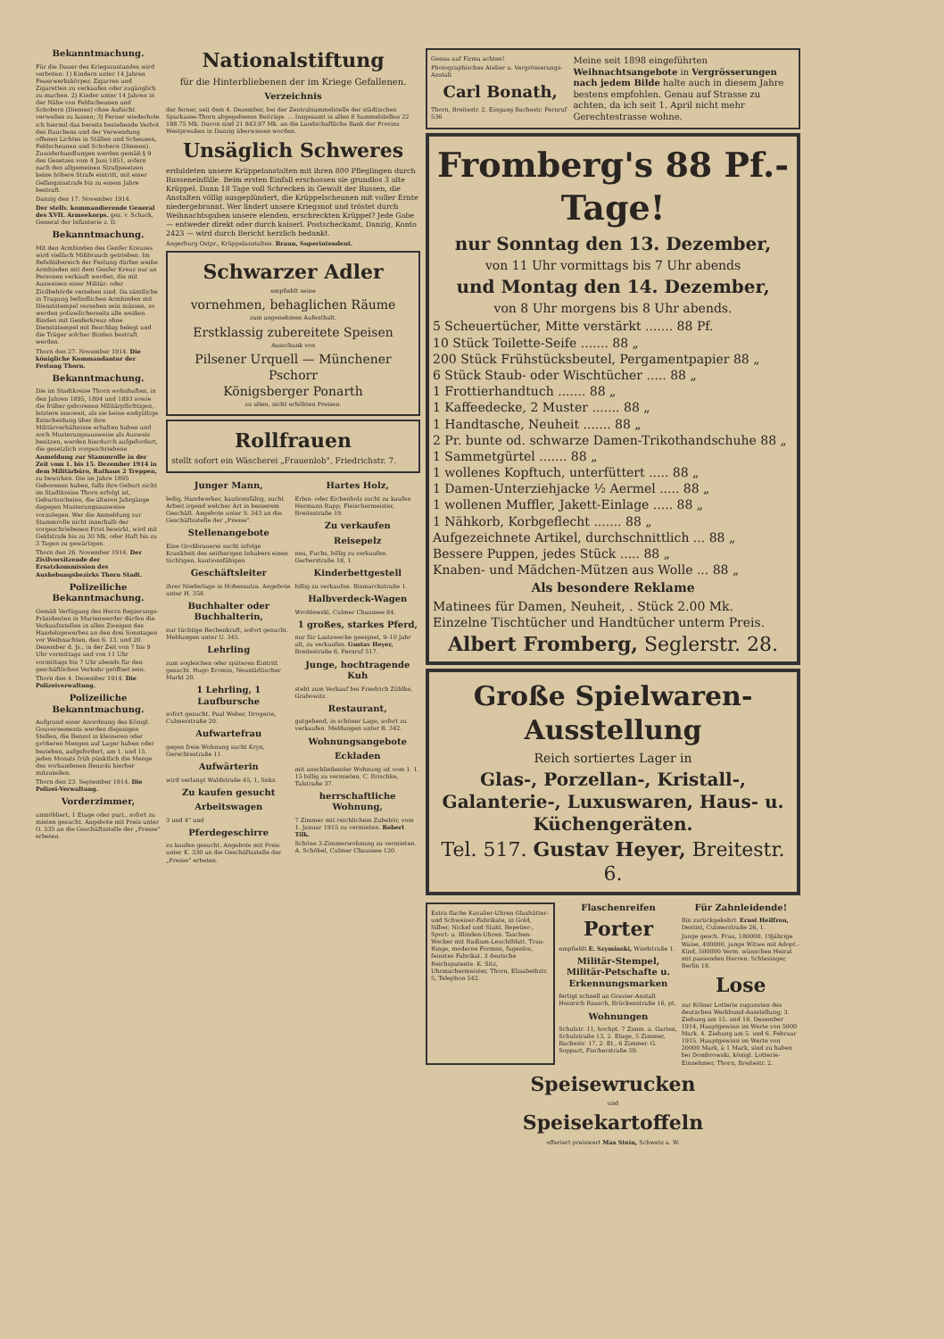Bekanntmachung.
Für die Dauer des Kriegszustandes wird verboten: 1) Kindern unter 14 Jahren Feuerwerkskörper, Zigarren und Zigaretten zu verkaufen oder zugänglich zu machen. 2) Kinder unter 14 Jahren in der Nähe von Feldscheunen und Schobern (Diemen) ohne Aufsicht verweilen zu lassen; 3) Ferner wiederhole ich hiermit das bereits bestehende Verbot des Rauchens und der Verwendung offenen Lichtes in Ställen und Scheunen, Feldscheunen und Schobern (Diemen). Zuwiderhandlungen werden gemäß § 9 des Gesetzes vom 4 Juni 1851, sofern nach den allgemeinen Strafgesetzen keine höhere Strafe eintritt, mit einer Gefängnisstrafe bis zu einem Jahre bestraft.
Danzig den 17. November 1914.
Der stellv. kommandierende General des XVII. Armeekorps. gez. v. Schack, General der Infanterie z. D.
Bekanntmachung.
Mit den Armbinden des Genfer Kreuzes wird vielfach Mißbrauch getrieben. Im Befehlsbereich der Festung dürfen weiße Armbinden mit dem Genfer Kreuz nur an Personen verkauft werden, die mit Ausweisen einer Militär- oder Zivilbehörde versehen sind. Da sämtliche in Tragung befindlichen Armbinden mit Dienststempel versehen sein müssen, so werden polizeilicherseits alle weißen Binden mit Genferkreuz ohne Dienststempel mit Beschlag belegt und die Träger solcher Binden bestraft werden.
Thorn den 27. November 1914. Die königliche Kommandantur der Festung Thorn.
Bekanntmachung.
Die im Stadtkreise Thorn wohnhaften, in den Jahren 1895, 1894 und 1893 sowie die früher geborenen Militärpflichtigen, letztere insoweit, als sie keine endgültige Entscheidung über ihre Militärverhältnisse erhalten haben und noch Musterungsausweise als Ausweis besitzen, werden hierdurch aufgefordert, die gesetzlich vorgeschriebene Anmeldung zur Stammrolle in der Zeit vom 1. bis 15. Dezember 1914 in dem Militärbüro, Rathaus 2 Treppen, zu bewirken. Die im Jahre 1895 Geborenen haben, falls ihre Geburt nicht im Stadtkreise Thorn erfolgt ist, Geburtsscheine, die älteren Jahrgänge dagegen Musterungsausweise vorzulegen. Wer die Anmeldung zur Stammrolle nicht innerhalb der vorgeschriebenen Frist bewirkt, wird mit Geldstrafe bis zu 30 Mk. oder Haft bis zu 3 Tagen zu gewärtigen.
Thorn den 26. November 1914. Der Zivilvorsitzende der Ersatzkommission des Aushebungsbezirks Thorn Stadt.
Polizeiliche Bekanntmachung.
Gemäß Verfügung des Herrn Regierungs-Präsidenten in Marienwerder dürfen die Verkaufsstellen in allen Zweigen des Handelsgewerbes an den drei Sonntagen vor Weihnachten, den 6. 13. und 20. Dezember d. Js., in der Zeit von 7 bis 9 Uhr vormittags und von 11 Uhr vormittags bis 7 Uhr abends für den geschäftlichen Verkehr geöffnet sein.
Thorn den 4. Dezember 1914. Die Polizeiverwaltung.
Polizeiliche Bekanntmachung.
Aufgrund einer Anordnung des Königl. Gouvernements werden diejenigen Stellen, die Benzol in kleineren oder größeren Mengen auf Lager haben oder beziehen, aufgefordert, am 1. und 15. jeden Monats früh pünktlich die Menge des vorhandenen Benzols hierher mitzuteilen.
Thorn den 23. September 1914. Die Polizei-Verwaltung.
Vorderzimmer,
unmöbliert, 1 Etage oder part., sofort zu mieten gesucht. Angebote mit Preis unter O. 335 an die Geschäftsstelle der „Presse" erbeten.
Nationalstiftung
für die Hinterbliebenen der im Kriege Gefallenen.
Verzeichnis
der ferner, seit dem 4. Dezember, bei der Zentralsammelstelle der städtischen Sparkasse-Thorn abgegebenen Beiträge. ... Insgesamt in allen 8 Sammelstellen 22 188.75 Mk. Davon sind 21 843.97 Mk. an die Landschaftliche Bank der Provinz Westpreußen in Danzig überwiesen worden.
Unsäglich Schweres
erduldeten unsere Krüppelanstalten mit ihren 800 Pfleglingen durch Russeneinfälle. Beim ersten Einfall erschossen sie grundlos 3 alte Krüppel. Dann 18 Tage voll Schrecken in Gewalt der Russen, die Anstalten völlig ausgeplündert, die Krüppelscheunen mit voller Ernte niedergebrannt. Wer lindert unsere Kriegsnot und tröstet durch Weihnachtsgaben unsere elenden, erschreckten Krüppel? Jede Gabe — entweder direkt oder durch kaiserl. Postscheckamt, Danzig, Konto 2423 — wird durch Bericht herzlich bedankt.
Angerburg Ostpr., Krüppelanstalten. Braun, Superintendent.
Schwarzer Adler
empfiehlt seine
vornehmen, behaglichen Räume
zum angenehmen Aufenthalt.
Erstklassig zubereitete Speisen
Ausschank von
Pilsener Urquell — Münchener Pschorr
Königsberger Ponarth
zu alten, nicht erhöhten Preisen.
Rollfrauen
stellt sofort ein Wäscherei „Frauenlob", Friedrichstr. 7.
Junger Mann,
ledig, Handwerker, kautionsfähig, sucht Arbeit irgend welcher Art in besserem Geschäft. Angebote unter S. 343 an die Geschäftsstelle der „Presse".
Stellenangebote
Eine Großbrauerei sucht infolge Krankheit des seitherigen Inhabers einen tüchtigen, kautionsfähigen
Geschäftsleiter
ihrer Niederlage in Hohensalza. Angebote unter H. 358.
Buchhalter oder Buchhalterin,
nur tüchtige Rechenkraft, sofort gesucht. Meldungen unter U. 345.
Lehrling
zum sogleichen oder späteren Eintritt gesucht. Hugo Eromin, Neustädtischer Markt 20.
1 Lehrling, 1 Laufbursche
sofort gesucht. Paul Weber, Drogerie, Culmerstraße 20.
Aufwartefrau
gegen freie Wohnung sucht Kryn, Gerechtestraße 11.
Aufwärterin
wird verlangt Waldstraße 45, 1, links.
Zu kaufen gesucht
Arbeitswagen
3 und 4" und
Pferdegeschirre
zu kaufen gesucht. Angebote mit Preis unter K. 330 an die Geschäftsstelle der „Presse" erbeten.
Hartes Holz,
Erlen- oder Eichenholz sucht zu kaufen Hermann Rapp, Fleischermeister, Breitestraße 19.
Zu verkaufen
Reisepelz
neu, Fuchs, billig zu verkaufen. Gerberstraße 18, 1.
Kinderbettgestell
billig zu verkaufen. Bismarckstraße 1.
Halbverdeck-Wagen
Wroblewski, Culmer Chaussee 84.
1 großes, starkes Pferd,
nur für Lastzwecke geeignet, 9–10 Jahr alt, zu verkaufen. Gustav Heyer, Breitestraße 6, Fernruf 517.
Junge, hochtragende Kuh
steht zum Verkauf bei Friedrich Zühlke, Grabowitz.
Restaurant,
gutgehend, in schöner Lage, sofort zu verkaufen. Meldungen unter R. 342.
Wohnungsangebote
Eckladen
mit anschließender Wohnung ist vom 1. 1. 15 billig zu vermieten. C. Brischke, Talstraße 37.
herrschaftliche Wohnung,
7 Zimmer mit reichlichem Zubehör, vom 1. Januar 1915 zu vermieten. Robert Tilk.
Schöne 3-Zimmerwohnung zu vermieten. A. Schöbel, Culmer Chaussee 120.
Genau auf Firma achten!
Photographisches Atelier u. Vergrösserungs-Anstalt
Carl Bonath,
Thorn, Breitestr. 2. Eingang Bachestr. Fernruf 536
Meine seit 1898 eingeführten Weihnachtsangebote in Vergrösserungen nach jedem Bilde halte auch in diesem Jahre bestens empfohlen. Genau auf Strasse zu achten, da ich seit 1. April nicht mehr Gerechtestrasse wohne.
Fromberg's 88 Pf.-Tage!
nur Sonntag den 13. Dezember,
von 11 Uhr vormittags bis 7 Uhr abends
und Montag den 14. Dezember,
von 8 Uhr morgens bis 8 Uhr abends.
5 Scheuertücher, Mitte verstärkt ....... 88 Pf.
10 Stück Toilette-Seife ....... 88 „
200 Stück Frühstücksbeutel, Pergamentpapier 88 „
6 Stück Staub- oder Wischtücher ..... 88 „
1 Frottierhandtuch ....... 88 „
1 Kaffeedecke, 2 Muster ....... 88 „
1 Handtasche, Neuheit ....... 88 „
2 Pr. bunte od. schwarze Damen-Trikothandschuhe 88 „
1 Sammetgürtel ....... 88 „
1 wollenes Kopftuch, unterfüttert ..... 88 „
1 Damen-Unterziehjacke ½ Aermel ..... 88 „
1 wollenen Muffler, Jakett-Einlage ..... 88 „
1 Nähkorb, Korbgeflecht ....... 88 „
Aufgezeichnete Artikel, durchschnittlich ... 88 „
Bessere Puppen, jedes Stück ..... 88 „
Knaben- und Mädchen-Mützen aus Wolle ... 88 „
Als besondere Reklame
Matinees für Damen, Neuheit, . Stück 2.00 Mk.
Einzelne Tischtücher und Handtücher unterm Preis.
Albert Fromberg, Seglerstr. 28.
Große Spielwaren-Ausstellung
Reich sortiertes Lager in
Glas-, Porzellan-, Kristall-, Galanterie-, Luxuswaren, Haus- u. Küchengeräten.
Tel. 517. Gustav Heyer, Breitestr. 6.
Extra flache Kavalier-Uhren Glashütter- und Schweizer-Fabrikate, in Gold, Silber, Nickel und Stahl. Repetier-, Sport- u. Blinden-Uhren. Taschen-Wecker mit Radium-Leuchtblatt. Trau-Ringe, moderne Formen, fugenlos, feinstes Fabrikat. 3 deutsche Reichspatente. K. Sitz, Uhrmachermeister, Thorn, Elisabethstr. 5, Telephon 542.
Flaschenreifen
Porter
empfiehlt E. Szyminski, Windstraße 1.
Militär-Stempel, Militär-Petschafte u. Erkennungsmarken
fertigt schnell an Gravier-Anstalt Heinrich Rausch, Brückenstraße 16, pt.
Wohnungen
Schulstr. 11, hochpt. 7 Zimm. u. Garten, Schulstraße 13, 2. Etage, 5 Zimmer, Bachestr. 17, 2. Et., 6 Zimmer. G. Soppart, Fischerstraße 59.
Für Zahnleidende!
Bin zurückgekehrt. Ernst Heilfron, Dentist, Culmerstraße 26, 1.
Junge gesch. Frau, 180000. 19jährige Waise, 400000, junge Witwe mit Adopt.-Kind, 500000 Verm. wünschen Heirat mit passenden Herren. Schlesinger, Berlin 18.
Lose
zur Kölner Lotterie zugunsten des deutschen Werkbund-Ausstellung; 3. Ziehung am 15. und 16. Dezember 1914, Hauptgewinn im Werte von 5000 Mark. 4. Ziehung am 5. und 6. Februar 1915. Hauptgewinn im Werte von 20000 Mark, à 1 Mark, sind zu haben bei Dombrowski, königl. Lotterie-Einnehmer, Thorn, Breitestr. 2.
Speisewrucken
und
Speisekartoffeln
offeriert preiswert Max Stein, Schwetz a. W.